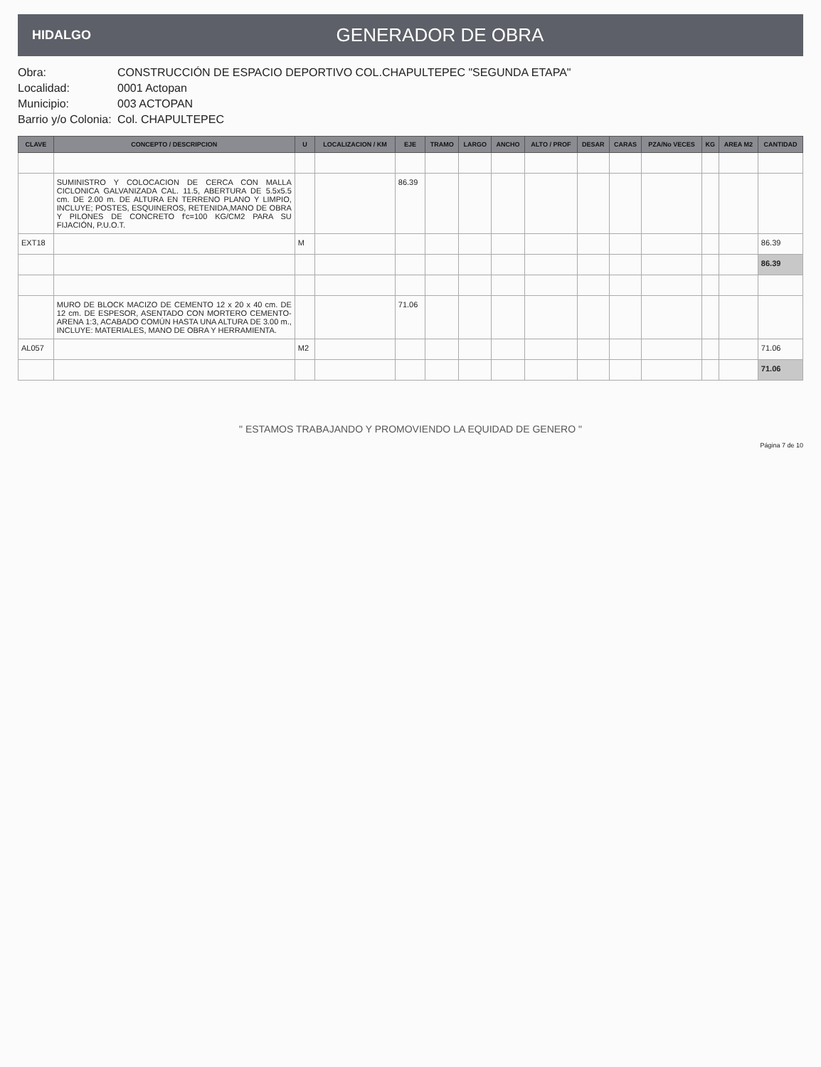HIDALGO
GENERADOR DE OBRA
Obra: CONSTRUCCIÓN DE ESPACIO DEPORTIVO COL.CHAPULTEPEC "SEGUNDA ETAPA"
Localidad: 0001 Actopan
Municipio: 003 ACTOPAN
Barrio y/o Colonia: Col. CHAPULTEPEC
| CLAVE | CONCEPTO / DESCRIPCION | U | LOCALIZACION / KM | EJE | TRAMO | LARGO | ANCHO | ALTO / PROF | DESAR | CARAS | PZA/No VECES | KG | AREA M2 | CANTIDAD |
| --- | --- | --- | --- | --- | --- | --- | --- | --- | --- | --- | --- | --- | --- | --- |
| | SUMINISTRO Y COLOCACION DE CERCA CON MALLA CICLONICA GALVANIZADA CAL. 11.5, ABERTURA DE 5.5x5.5 cm. DE 2.00 m. DE ALTURA EN TERRENO PLANO Y LIMPIO, INCLUYE; POSTES, ESQUINEROS, RETENIDA,MANO DE OBRA Y PILONES DE CONCRETO f'c=100 KG/CM2 PARA SU FIJACIÓN, P.U.O.T. | | | 86.39 | | | | | | | | | | |
| EXT18 | | M | | | | | | | | | | | | 86.39 |
| | | | | | | | | | | | | | | 86.39 |
| | MURO DE BLOCK MACIZO DE CEMENTO 12 x 20 x 40 cm. DE 12 cm. DE ESPESOR, ASENTADO CON MORTERO CEMENTO-ARENA 1:3, ACABADO COMÚN HASTA UNA ALTURA DE 3.00 m., INCLUYE: MATERIALES, MANO DE OBRA Y HERRAMIENTA. | | | 71.06 | | | | | | | | | | |
| AL057 | | M2 | | | | | | | | | | | | 71.06 |
| | | | | | | | | | | | | | | 71.06 |
" ESTAMOS TRABAJANDO Y PROMOVIENDO LA EQUIDAD DE GENERO "
Página 7 de 10